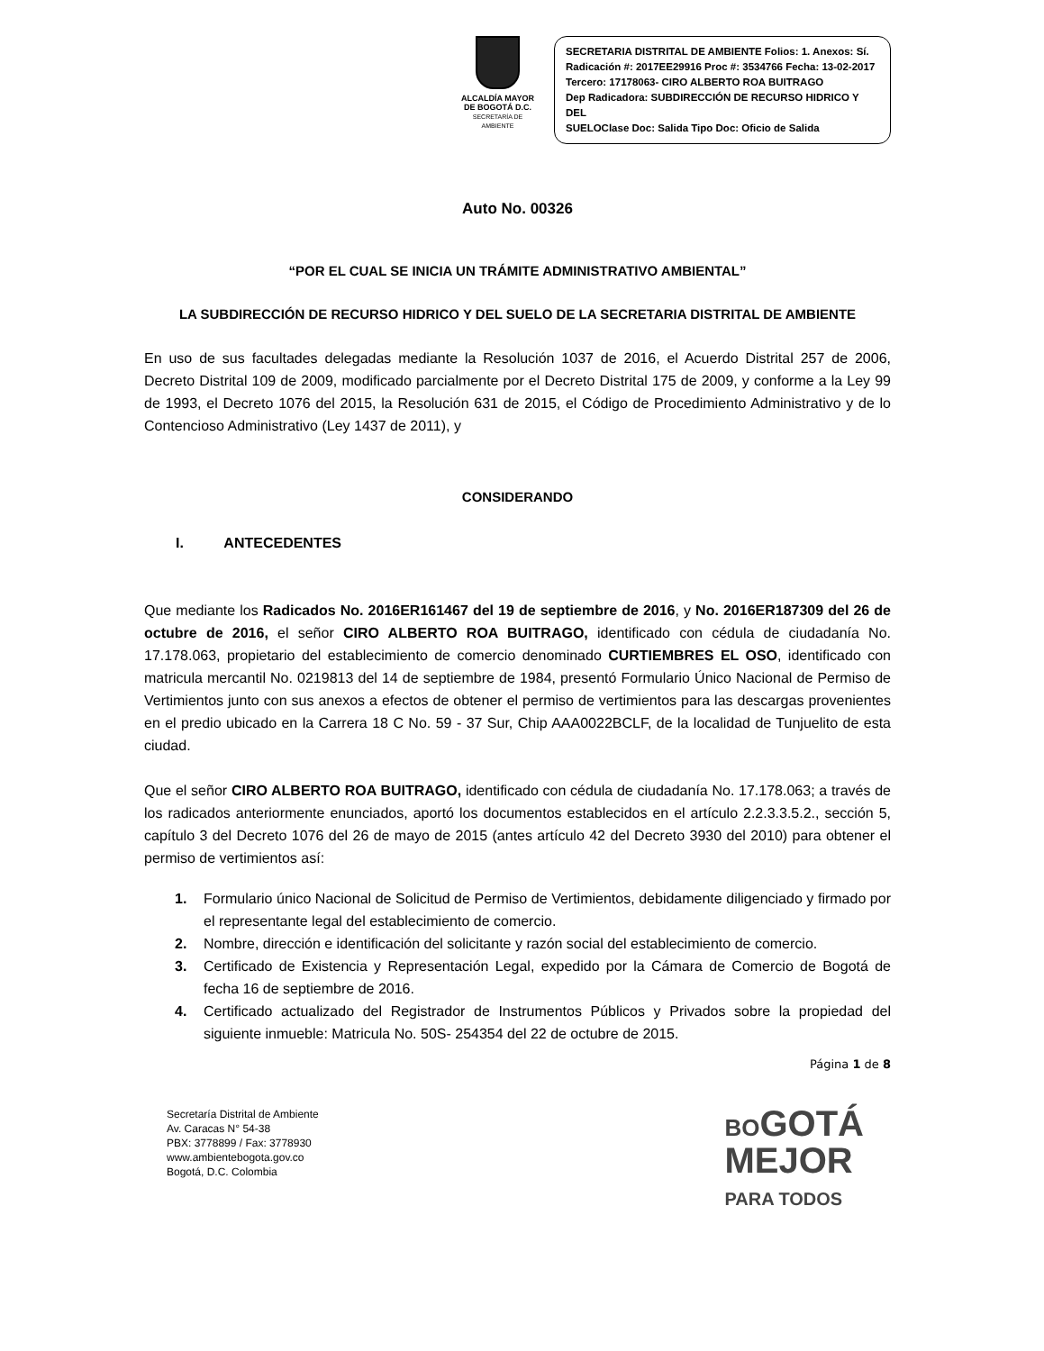ALCALDÍA MAYOR
DE BOGOTÁ D.C.
SECRETARÍA DE AMBIENTE
SECRETARIA DISTRITAL DE AMBIENTE Folios: 1. Anexos: Sí.
Radicación #: 2017EE29916 Proc #: 3534766 Fecha: 13-02-2017
Tercero: 17178063- CIRO ALBERTO ROA BUITRAGO
Dep Radicadora: SUBDIRECCIÓN DE RECURSO HIDRICO Y DEL
SUELOClase Doc: Salida Tipo Doc: Oficio de Salida
Auto No. 00326
“POR EL CUAL SE INICIA UN TRÁMITE ADMINISTRATIVO AMBIENTAL”
LA SUBDIRECCIÓN DE RECURSO HIDRICO Y DEL SUELO DE LA SECRETARIA DISTRITAL DE AMBIENTE
En uso de sus facultades delegadas mediante la Resolución 1037 de 2016, el Acuerdo Distrital 257 de 2006, Decreto Distrital 109 de 2009, modificado parcialmente por el Decreto Distrital 175 de 2009, y conforme a la Ley 99 de 1993, el Decreto 1076 del 2015, la Resolución 631 de 2015, el Código de Procedimiento Administrativo y de lo Contencioso Administrativo (Ley 1437 de 2011), y
CONSIDERANDO
I. ANTECEDENTES
Que mediante los Radicados No. 2016ER161467 del 19 de septiembre de 2016, y No. 2016ER187309 del 26 de octubre de 2016, el señor CIRO ALBERTO ROA BUITRAGO, identificado con cédula de ciudadanía No. 17.178.063, propietario del establecimiento de comercio denominado CURTIEMBRES EL OSO, identificado con matricula mercantil No. 0219813 del 14 de septiembre de 1984, presentó Formulario Único Nacional de Permiso de Vertimientos junto con sus anexos a efectos de obtener el permiso de vertimientos para las descargas provenientes en el predio ubicado en la Carrera 18 C No. 59 - 37 Sur, Chip AAA0022BCLF, de la localidad de Tunjuelito de esta ciudad.
Que el señor CIRO ALBERTO ROA BUITRAGO, identificado con cédula de ciudadanía No. 17.178.063; a través de los radicados anteriormente enunciados, aportó los documentos establecidos en el artículo 2.2.3.3.5.2., sección 5, capítulo 3 del Decreto 1076 del 26 de mayo de 2015 (antes artículo 42 del Decreto 3930 del 2010) para obtener el permiso de vertimientos así:
1. Formulario único Nacional de Solicitud de Permiso de Vertimientos, debidamente diligenciado y firmado por el representante legal del establecimiento de comercio.
2. Nombre, dirección e identificación del solicitante y razón social del establecimiento de comercio.
3. Certificado de Existencia y Representación Legal, expedido por la Cámara de Comercio de Bogotá de fecha 16 de septiembre de 2016.
4. Certificado actualizado del Registrador de Instrumentos Públicos y Privados sobre la propiedad del siguiente inmueble: Matricula No. 50S- 254354 del 22 de octubre de 2015.
Página 1 de 8
Secretaría Distrital de Ambiente
Av. Caracas N° 54-38
PBX: 3778899 / Fax: 3778930
www.ambientebogota.gov.co
Bogotá, D.C. Colombia
BOGOTÁ
MEJOR
PARA TODOS